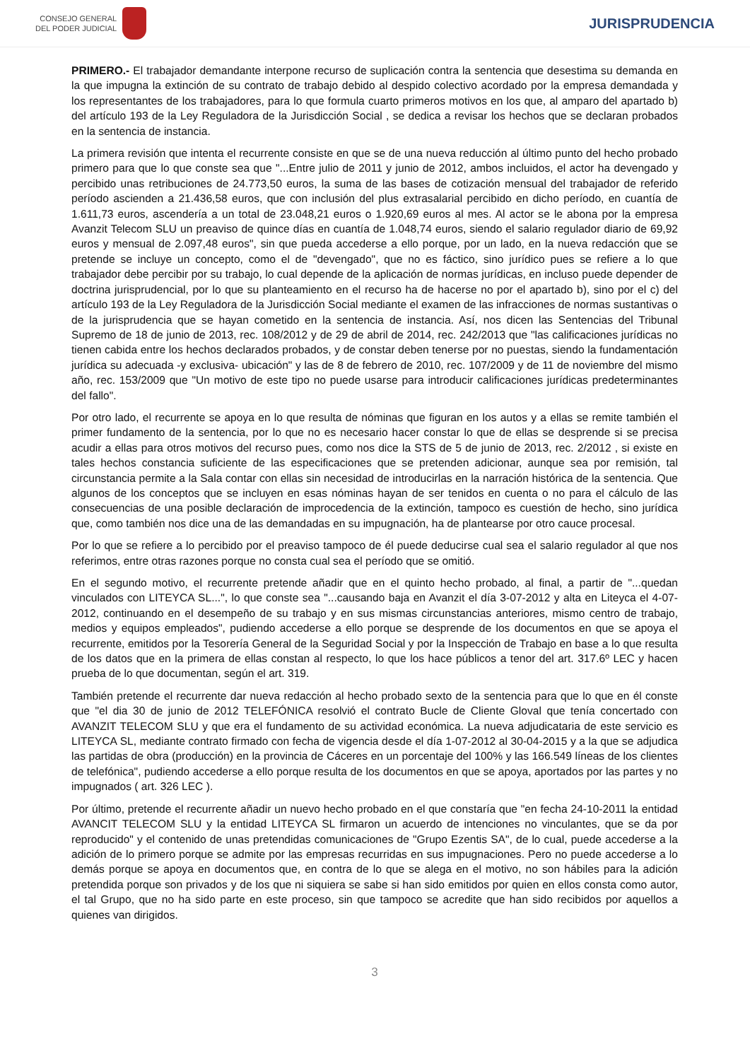CONSEJO GENERAL
DEL PODER JUDICIAL
JURISPRUDENCIA
PRIMERO.- El trabajador demandante interpone recurso de suplicación contra la sentencia que desestima su demanda en la que impugna la extinción de su contrato de trabajo debido al despido colectivo acordado por la empresa demandada y los representantes de los trabajadores, para lo que formula cuarto primeros motivos en los que, al amparo del apartado b) del artículo 193 de la Ley Reguladora de la Jurisdicción Social , se dedica a revisar los hechos que se declaran probados en la sentencia de instancia.
La primera revisión que intenta el recurrente consiste en que se de una nueva reducción al último punto del hecho probado primero para que lo que conste sea que "...Entre julio de 2011 y junio de 2012, ambos incluidos, el actor ha devengado y percibido unas retribuciones de 24.773,50 euros, la suma de las bases de cotización mensual del trabajador de referido período ascienden a 21.436,58 euros, que con inclusión del plus extrasalarial percibido en dicho período, en cuantía de 1.611,73 euros, ascendería a un total de 23.048,21 euros o 1.920,69 euros al mes. Al actor se le abona por la empresa Avanzit Telecom SLU un preaviso de quince días en cuantía de 1.048,74 euros, siendo el salario regulador diario de 69,92 euros y mensual de 2.097,48 euros", sin que pueda accederse a ello porque, por un lado, en la nueva redacción que se pretende se incluye un concepto, como el de "devengado", que no es fáctico, sino jurídico pues se refiere a lo que trabajador debe percibir por su trabajo, lo cual depende de la aplicación de normas jurídicas, en incluso puede depender de doctrina jurisprudencial, por lo que su planteamiento en el recurso ha de hacerse no por el apartado b), sino por el c) del artículo 193 de la Ley Reguladora de la Jurisdicción Social mediante el examen de las infracciones de normas sustantivas o de la jurisprudencia que se hayan cometido en la sentencia de instancia. Así, nos dicen las Sentencias del Tribunal Supremo de 18 de junio de 2013, rec. 108/2012 y de 29 de abril de 2014, rec. 242/2013 que "las calificaciones jurídicas no tienen cabida entre los hechos declarados probados, y de constar deben tenerse por no puestas, siendo la fundamentación jurídica su adecuada -y exclusiva- ubicación" y las de 8 de febrero de 2010, rec. 107/2009 y de 11 de noviembre del mismo año, rec. 153/2009 que "Un motivo de este tipo no puede usarse para introducir calificaciones jurídicas predeterminantes del fallo".
Por otro lado, el recurrente se apoya en lo que resulta de nóminas que figuran en los autos y a ellas se remite también el primer fundamento de la sentencia, por lo que no es necesario hacer constar lo que de ellas se desprende si se precisa acudir a ellas para otros motivos del recurso pues, como nos dice la STS de 5 de junio de 2013, rec. 2/2012 , si existe en tales hechos constancia suficiente de las especificaciones que se pretenden adicionar, aunque sea por remisión, tal circunstancia permite a la Sala contar con ellas sin necesidad de introducirlas en la narración histórica de la sentencia. Que algunos de los conceptos que se incluyen en esas nóminas hayan de ser tenidos en cuenta o no para el cálculo de las consecuencias de una posible declaración de improcedencia de la extinción, tampoco es cuestión de hecho, sino jurídica que, como también nos dice una de las demandadas en su impugnación, ha de plantearse por otro cauce procesal.
Por lo que se refiere a lo percibido por el preaviso tampoco de él puede deducirse cual sea el salario regulador al que nos referimos, entre otras razones porque no consta cual sea el período que se omitió.
En el segundo motivo, el recurrente pretende añadir que en el quinto hecho probado, al final, a partir de "...quedan vinculados con LITEYCA SL...", lo que conste sea "...causando baja en Avanzit el día 3-07-2012 y alta en Liteyca el 4-07-2012, continuando en el desempeño de su trabajo y en sus mismas circunstancias anteriores, mismo centro de trabajo, medios y equipos empleados", pudiendo accederse a ello porque se desprende de los documentos en que se apoya el recurrente, emitidos por la Tesorería General de la Seguridad Social y por la Inspección de Trabajo en base a lo que resulta de los datos que en la primera de ellas constan al respecto, lo que los hace públicos a tenor del art. 317.6º LEC y hacen prueba de lo que documentan, según el art. 319.
También pretende el recurrente dar nueva redacción al hecho probado sexto de la sentencia para que lo que en él conste que "el dia 30 de junio de 2012 TELEFÓNICA resolvió el contrato Bucle de Cliente Gloval que tenía concertado con AVANZIT TELECOM SLU y que era el fundamento de su actividad económica. La nueva adjudicataria de este servicio es LITEYCA SL, mediante contrato firmado con fecha de vigencia desde el día 1-07-2012 al 30-04-2015 y a la que se adjudica las partidas de obra (producción) en la provincia de Cáceres en un porcentaje del 100% y las 166.549 líneas de los clientes de telefónica", pudiendo accederse a ello porque resulta de los documentos en que se apoya, aportados por las partes y no impugnados ( art. 326 LEC ).
Por último, pretende el recurrente añadir un nuevo hecho probado en el que constaría que "en fecha 24-10-2011 la entidad AVANCIT TELECOM SLU y la entidad LITEYCA SL firmaron un acuerdo de intenciones no vinculantes, que se da por reproducido" y el contenido de unas pretendidas comunicaciones de "Grupo Ezentis SA", de lo cual, puede accederse a la adición de lo primero porque se admite por las empresas recurridas en sus impugnaciones. Pero no puede accederse a lo demás porque se apoya en documentos que, en contra de lo que se alega en el motivo, no son hábiles para la adición pretendida porque son privados y de los que ni siquiera se sabe si han sido emitidos por quien en ellos consta como autor, el tal Grupo, que no ha sido parte en este proceso, sin que tampoco se acredite que han sido recibidos por aquellos a quienes van dirigidos.
3